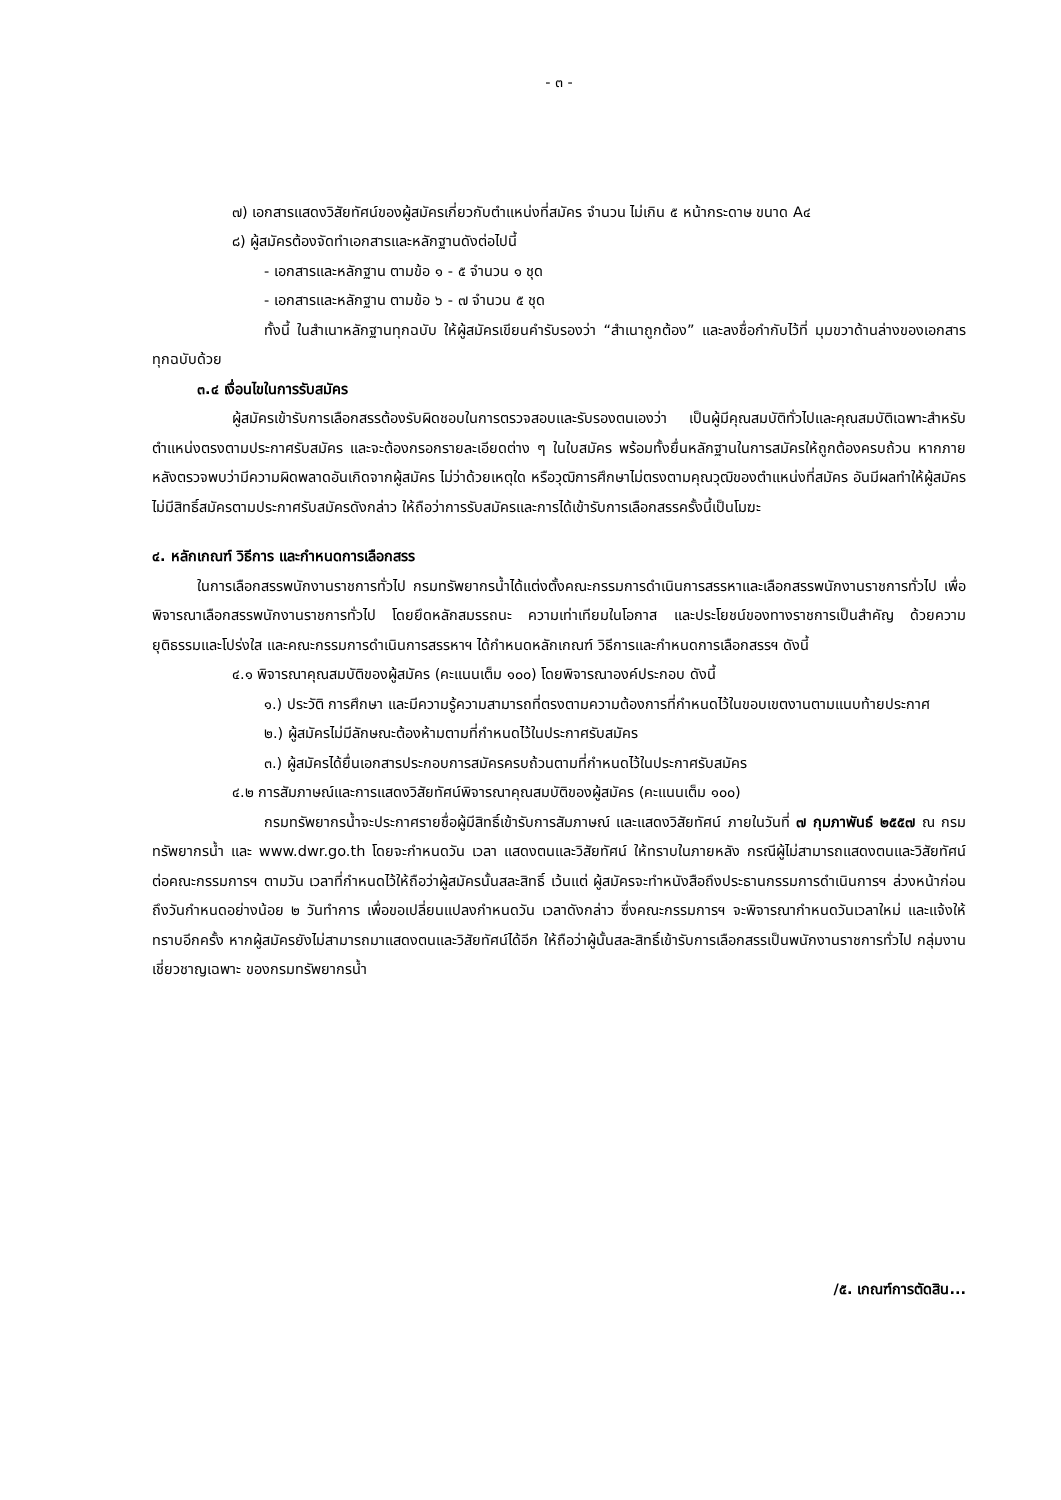- ๓ -
๗) เอกสารแสดงวิสัยทัศน์ของผู้สมัครเกี่ยวกับตำแหน่งที่สมัคร จำนวน ไม่เกิน ๕ หน้ากระดาษ ขนาด A๔
๘) ผู้สมัครต้องจัดทำเอกสารและหลักฐานดังต่อไปนี้
- เอกสารและหลักฐาน ตามข้อ ๑ - ๕ จำนวน ๑ ชุด
- เอกสารและหลักฐาน ตามข้อ ๖ - ๗ จำนวน ๕ ชุด
ทั้งนี้ ในสำเนาหลักฐานทุกฉบับ ให้ผู้สมัครเขียนคำรับรองว่า “สำเนาถูกต้อง” และลงชื่อกำกับไว้ที่ มุมขวาด้านล่างของเอกสารทุกฉบับด้วย
๓.๔ เงื่อนไขในการรับสมัคร
ผู้สมัครเข้ารับการเลือกสรรต้องรับผิดชอบในการตรวจสอบและรับรองตนเองว่า เป็นผู้มีคุณสมบัติทั่วไปและคุณสมบัติเฉพาะสำหรับตำแหน่งตรงตามประกาศรับสมัคร และจะต้องกรอกรายละเอียดต่าง ๆ ในใบสมัคร พร้อมทั้งยื่นหลักฐานในการสมัครให้ถูกต้องครบถ้วน หากภายหลังตรวจพบว่ามีความผิดพลาดอันเกิดจากผู้สมัคร ไม่ว่าด้วยเหตุใด หรือวุฒิการศึกษาไม่ตรงตามคุณวุฒิของตำแหน่งที่สมัคร อันมีผลทำให้ผู้สมัครไม่มีสิทธิ์สมัครตามประกาศรับสมัครดังกล่าว ให้ถือว่าการรับสมัครและการได้เข้ารับการเลือกสรรครั้งนี้เป็นโมฆะ
๔. หลักเกณฑ์ วิธีการ และกำหนดการเลือกสรร
ในการเลือกสรรพนักงานราชการทั่วไป กรมทรัพยากรน้ำได้แต่งตั้งคณะกรรมการดำเนินการสรรหาและเลือกสรรพนักงานราชการทั่วไป เพื่อพิจารณาเลือกสรรพนักงานราชการทั่วไป โดยยึดหลักสมรรถนะ ความเท่าเทียมในโอกาส และประโยชน์ของทางราชการเป็นสำคัญ ด้วยความยุติธรรมและโปร่งใส และคณะกรรมการดำเนินการสรรหาฯ ได้กำหนดหลักเกณฑ์ วิธีการและกำหนดการเลือกสรรฯ ดังนี้
๔.๑ พิจารณาคุณสมบัติของผู้สมัคร (คะแนนเต็ม ๑๐๐) โดยพิจารณาองค์ประกอบ ดังนี้
๑.) ประวัติ การศึกษา และมีความรู้ความสามารถที่ตรงตามความต้องการที่กำหนดไว้ในขอบเขตงานตามแนบท้ายประกาศ
๒.) ผู้สมัครไม่มีลักษณะต้องห้ามตามที่กำหนดไว้ในประกาศรับสมัคร
๓.) ผู้สมัครได้ยื่นเอกสารประกอบการสมัครครบถ้วนตามที่กำหนดไว้ในประกาศรับสมัคร
๔.๒ การสัมภาษณ์และการแสดงวิสัยทัศน์พิจารณาคุณสมบัติของผู้สมัคร (คะแนนเต็ม ๑๐๐)
กรมทรัพยากรน้ำจะประกาศรายชื่อผู้มีสิทธิ์เข้ารับการสัมภาษณ์ และแสดงวิสัยทัศน์ ภายในวันที่ ๗ กุมภาพันธ์ ๒๕๕๗ ณ กรมทรัพยากรน้ำ และ www.dwr.go.th โดยจะกำหนดวัน เวลา แสดงตนและวิสัยทัศน์ ให้ทราบในภายหลัง กรณีผู้ไม่สามารถแสดงตนและวิสัยทัศน์ต่อคณะกรรมการฯ ตามวัน เวลาที่กำหนดไว้ให้ถือว่าผู้สมัครนั้นสละสิทธิ์ เว้นแต่ ผู้สมัครจะทำหนังสือถึงประธานกรรมการดำเนินการฯ ล่วงหน้าก่อนถึงวันกำหนดอย่างน้อย ๒ วันทำการ เพื่อขอเปลี่ยนแปลงกำหนดวัน เวลาดังกล่าว ซึ่งคณะกรรมการฯ จะพิจารณากำหนดวันเวลาใหม่ และแจ้งให้ทราบอีกครั้ง หากผู้สมัครยังไม่สามารถมาแสดงตนและวิสัยทัศน์ได้อีก ให้ถือว่าผู้นั้นสละสิทธิ์เข้ารับการเลือกสรรเป็นพนักงานราชการทั่วไป กลุ่มงานเชี่ยวชาญเฉพาะ ของกรมทรัพยากรน้ำ
/๕. เกณฑ์การตัดสิน...